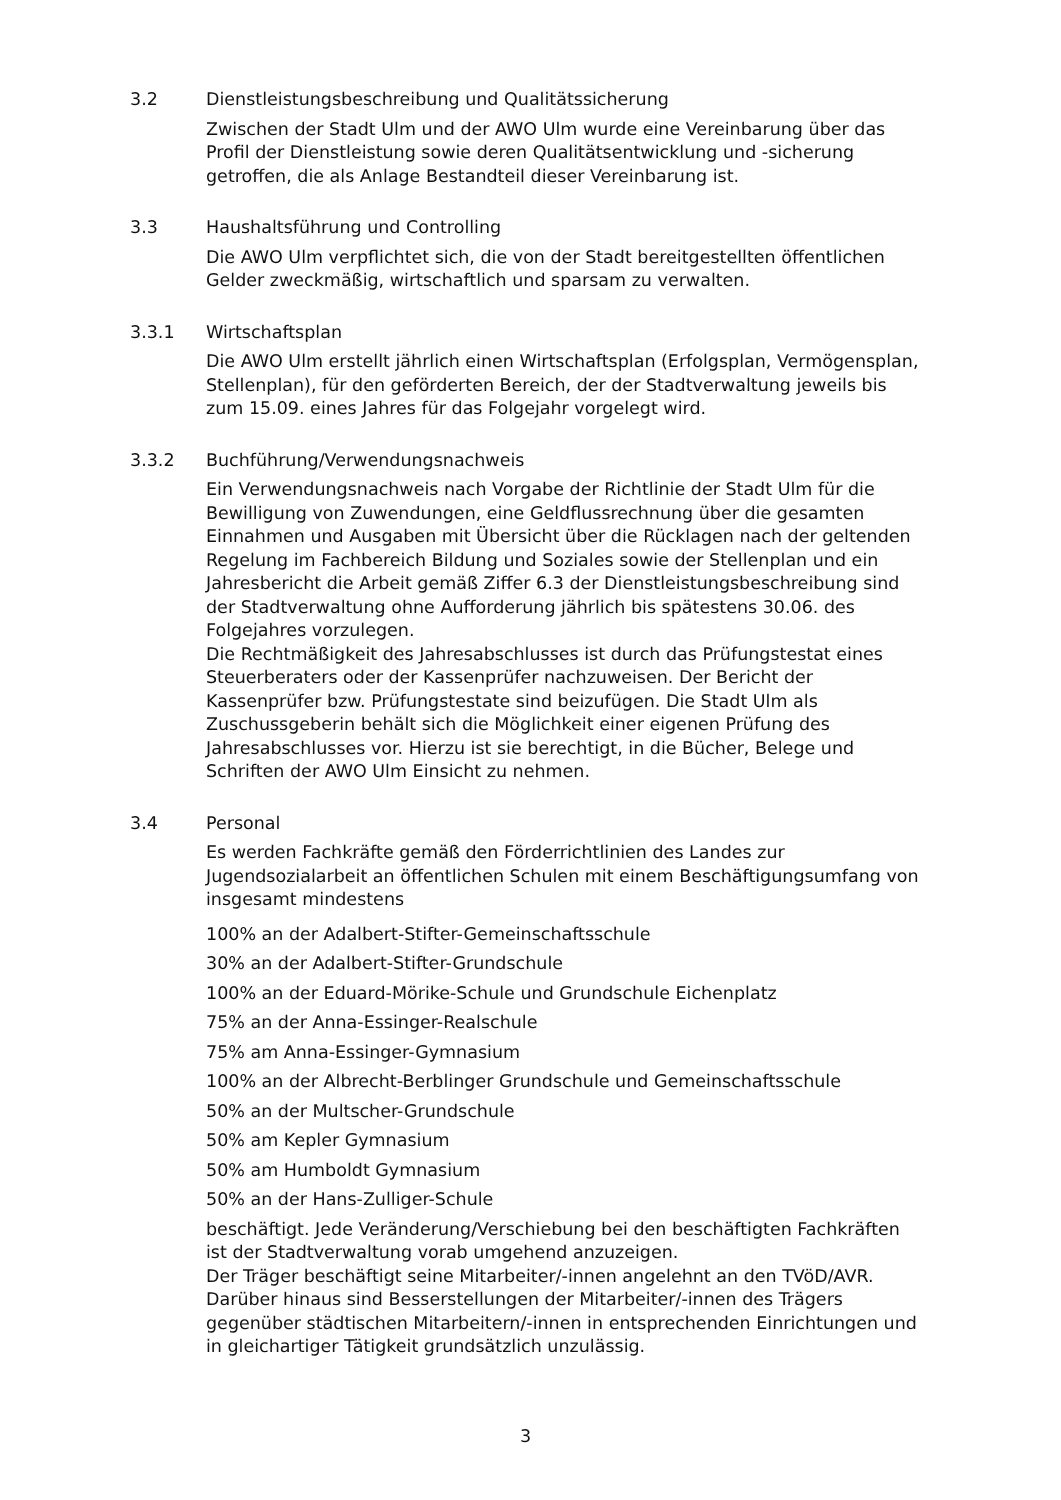3.2 Dienstleistungsbeschreibung und Qualitätssicherung
Zwischen der Stadt Ulm und der AWO Ulm wurde eine Vereinbarung über das Profil der Dienstleistung sowie deren Qualitätsentwicklung und -sicherung getroffen, die als Anlage Bestandteil dieser Vereinbarung ist.
3.3 Haushaltsführung und Controlling
Die AWO Ulm verpflichtet sich, die von der Stadt bereitgestellten öffentlichen Gelder zweckmäßig, wirtschaftlich und sparsam zu verwalten.
3.3.1 Wirtschaftsplan
Die AWO Ulm erstellt jährlich einen Wirtschaftsplan (Erfolgsplan, Vermögensplan, Stellenplan), für den geförderten Bereich, der der Stadtverwaltung jeweils bis zum 15.09. eines Jahres für das Folgejahr vorgelegt wird.
3.3.2 Buchführung/Verwendungsnachweis
Ein Verwendungsnachweis nach Vorgabe der Richtlinie der Stadt Ulm für die Bewilligung von Zuwendungen, eine Geldflussrechnung über die gesamten Einnahmen und Ausgaben mit Übersicht über die Rücklagen nach der geltenden Regelung im Fachbereich Bildung und Soziales sowie der Stellenplan und ein Jahresbericht die Arbeit gemäß Ziffer 6.3 der Dienstleistungsbeschreibung sind der Stadtverwaltung ohne Aufforderung jährlich bis spätestens 30.06. des Folgejahres vorzulegen.
Die Rechtmäßigkeit des Jahresabschlusses ist durch das Prüfungstestat eines Steuerberaters oder der Kassenprüfer nachzuweisen. Der Bericht der Kassenprüfer bzw. Prüfungstestate sind beizufügen. Die Stadt Ulm als Zuschussgeberin behält sich die Möglichkeit einer eigenen Prüfung des Jahresabschlusses vor. Hierzu ist sie berechtigt, in die Bücher, Belege und Schriften der AWO Ulm Einsicht zu nehmen.
3.4 Personal
Es werden Fachkräfte gemäß den Förderrichtlinien des Landes zur Jugendsozialarbeit an öffentlichen Schulen mit einem Beschäftigungsumfang von insgesamt mindestens
100% an der Adalbert-Stifter-Gemeinschaftsschule
30% an der Adalbert-Stifter-Grundschule
100% an der Eduard-Mörike-Schule und Grundschule Eichenplatz
75% an der Anna-Essinger-Realschule
75% am Anna-Essinger-Gymnasium
100% an der Albrecht-Berblinger Grundschule und Gemeinschaftsschule
50% an der Multscher-Grundschule
50% am Kepler Gymnasium
50% am Humboldt Gymnasium
50% an der Hans-Zulliger-Schule
beschäftigt. Jede Veränderung/Verschiebung bei den beschäftigten Fachkräften ist der Stadtverwaltung vorab umgehend anzuzeigen.
Der Träger beschäftigt seine Mitarbeiter/-innen angelehnt an den TVöD/AVR. Darüber hinaus sind Besserstellungen der Mitarbeiter/-innen des Trägers gegenüber städtischen Mitarbeitern/-innen in entsprechenden Einrichtungen und in gleichartiger Tätigkeit grundsätzlich unzulässig.
3